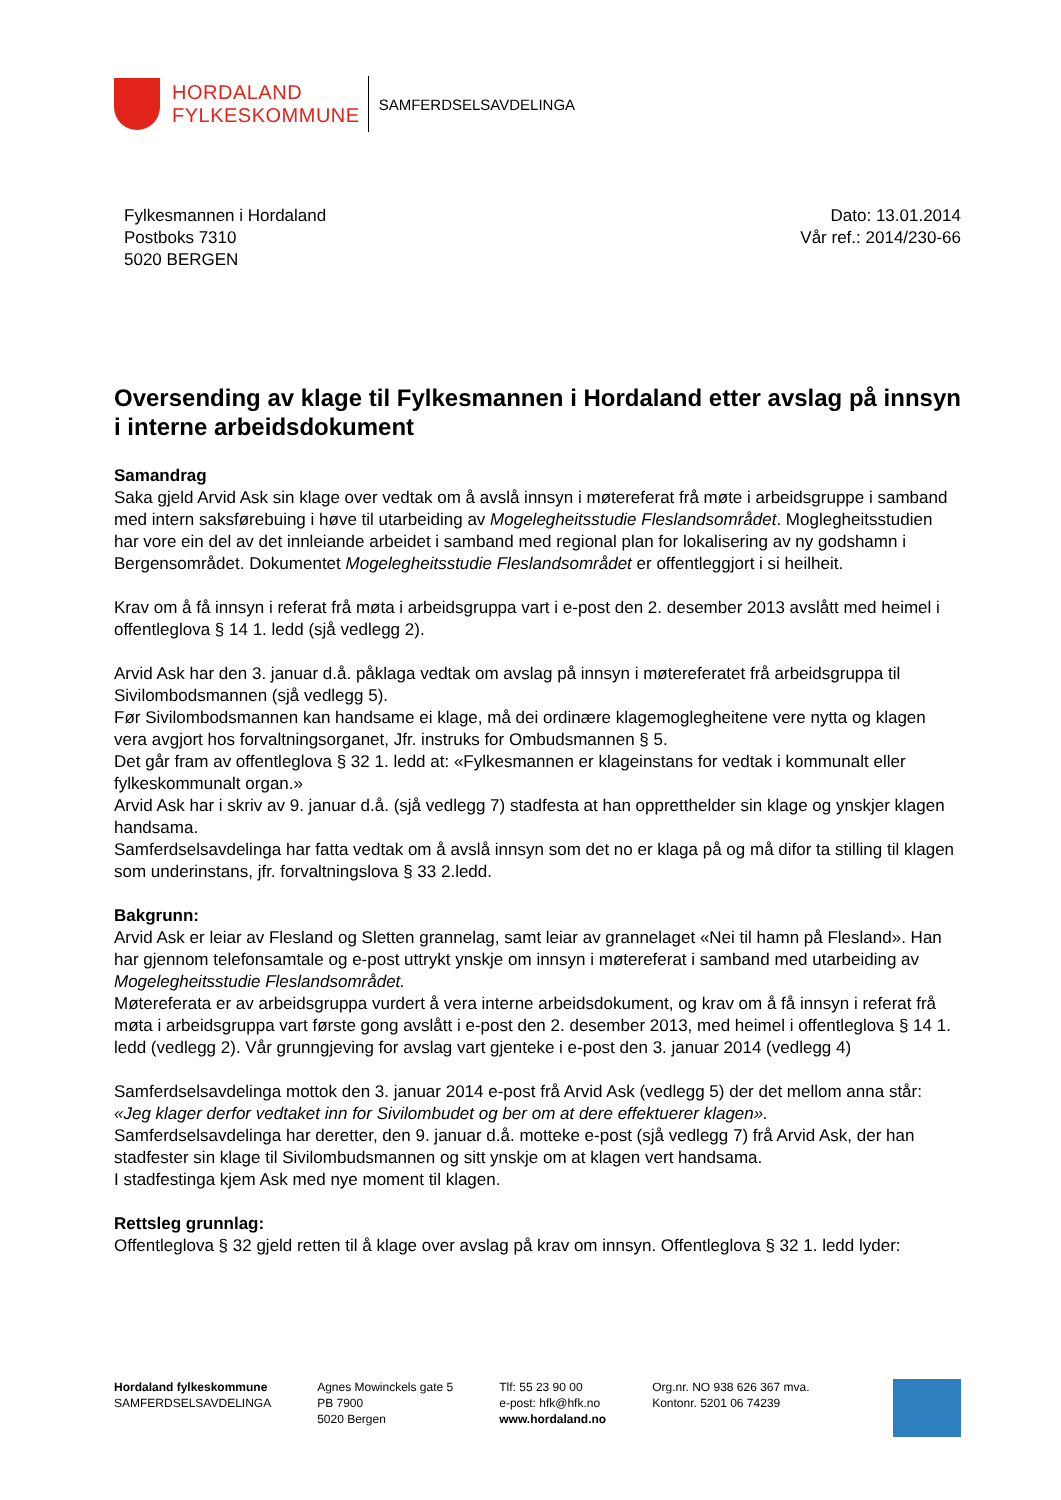HORDALAND
FYLKESKOMMUNE
SAMFERDSELSAVDELINGA
Fylkesmannen i Hordaland
Postboks 7310
5020 BERGEN
Dato: 13.01.2014
Vår ref.: 2014/230-66
Oversending av klage til Fylkesmannen i Hordaland etter avslag på innsyn i interne arbeidsdokument
Samandrag
Saka gjeld Arvid Ask sin klage over vedtak om å avslå innsyn i møtereferat frå møte i arbeidsgruppe i samband med intern saksførebuing i høve til utarbeiding av Mogelegheitsstudie Fleslandsområdet. Moglegheitsstudien har vore ein del av det innleiande arbeidet i samband med regional plan for lokalisering av ny godshamn i Bergensområdet. Dokumentet Mogelegheitsstudie Fleslandsområdet er offentleggjort i si heilheit.
Krav om å få innsyn i referat frå møta i arbeidsgruppa vart i e-post den 2. desember 2013 avslått med heimel i offentleglova § 14 1. ledd (sjå vedlegg 2).
Arvid Ask har den 3. januar d.å. påklaga vedtak om avslag på innsyn i møtereferatet frå arbeidsgruppa til Sivilombodsmannen (sjå vedlegg 5).
Før Sivilombodsmannen kan handsame ei klage, må dei ordinære klagemoglegheitene vere nytta og klagen vera avgjort hos forvaltningsorganet, Jfr. instruks for Ombudsmannen § 5.
Det går fram av offentleglova § 32 1. ledd at: «Fylkesmannen er klageinstans for vedtak i kommunalt eller fylkeskommunalt organ.»
Arvid Ask har i skriv av 9. januar d.å. (sjå vedlegg 7) stadfesta at han oppretthelder sin klage og ynskjer klagen handsama.
Samferdselsavdelinga har fatta vedtak om å avslå innsyn som det no er klaga på og må difor ta stilling til klagen som underinstans, jfr. forvaltningslova § 33 2.ledd.
Bakgrunn:
Arvid Ask er leiar av Flesland og Sletten grannelag, samt leiar av grannelaget «Nei til hamn på Flesland». Han har gjennom telefonsamtale og e-post uttrykt ynskje om innsyn i møtereferat i samband med utarbeiding av Mogelegheitsstudie Fleslandsområdet.
Møtereferata er av arbeidsgruppa vurdert å vera interne arbeidsdokument, og krav om å få innsyn i referat frå møta i arbeidsgruppa vart første gong avslått i e-post den 2. desember 2013, med heimel i offentleglova § 14 1. ledd (vedlegg 2). Vår grunngjeving for avslag vart gjenteke i e-post den 3. januar 2014 (vedlegg 4)
Samferdselsavdelinga mottok den 3. januar 2014 e-post frå Arvid Ask (vedlegg 5) der det mellom anna står: «Jeg klager derfor vedtaket inn for Sivilombudet og ber om at dere effektuerer klagen».
Samferdselsavdelinga har deretter, den 9. januar d.å. motteke e-post (sjå vedlegg 7) frå Arvid Ask, der han stadfester sin klage til Sivilombudsmannen og sitt ynskje om at klagen vert handsama.
I stadfestinga kjem Ask med nye moment til klagen.
Rettsleg grunnlag:
Offentleglova § 32 gjeld retten til å klage over avslag på krav om innsyn. Offentleglova § 32 1. ledd lyder:
Hordaland fylkeskommune
SAMFERDSELSAVDELINGA
Agnes Mowinckels gate 5
PB 7900
5020 Bergen
Tlf: 55 23 90 00
e-post: hfk@hfk.no
www.hordaland.no
Org.nr. NO 938 626 367 mva.
Kontonr. 5201 06 74239